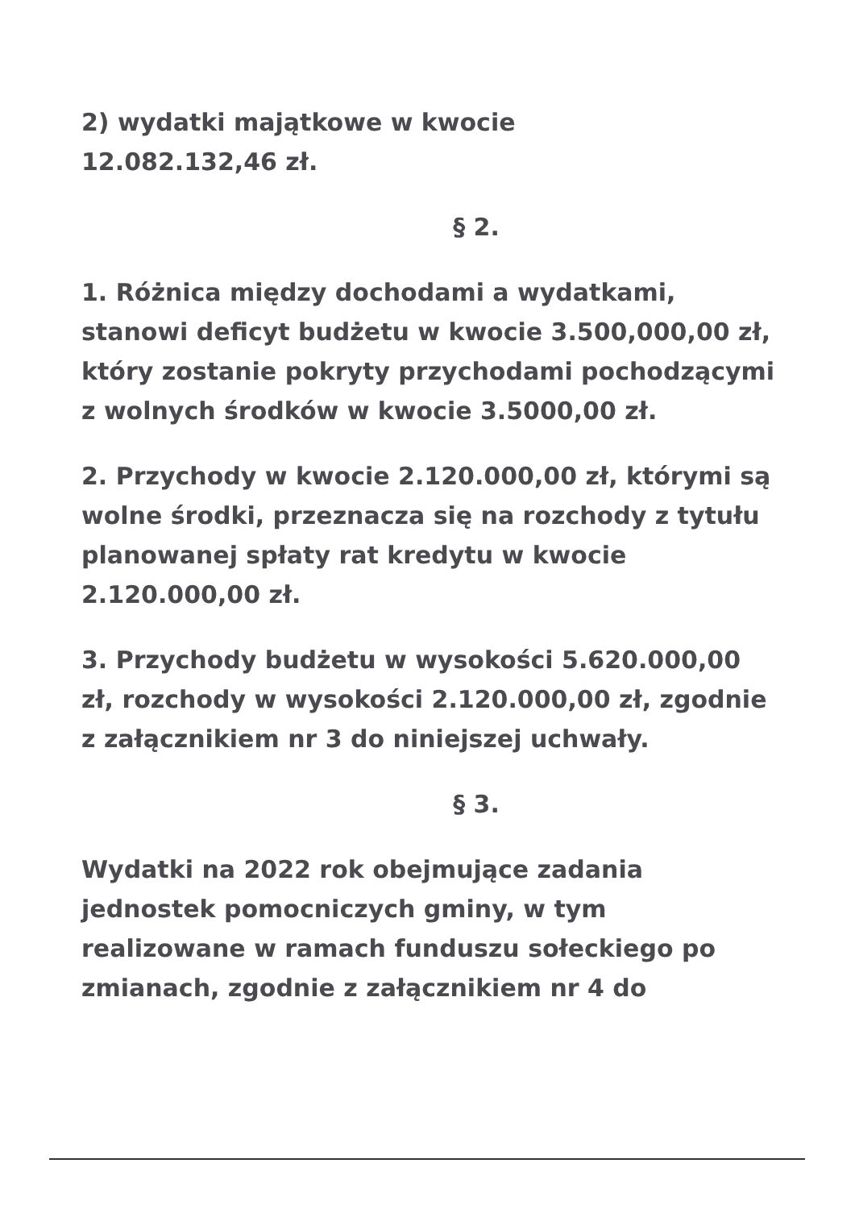2) wydatki majątkowe w kwocie
12.082.132,46 zł.
§ 2.
1. Różnica między dochodami a wydatkami, stanowi deficyt budżetu w kwocie 3.500,000,00 zł, który zostanie pokryty przychodami pochodzącymi z wolnych środków w kwocie 3.5000,00 zł.
2. Przychody w kwocie 2.120.000,00 zł, którymi są wolne środki, przeznacza się na rozchody z tytułu planowanej spłaty rat kredytu w kwocie 2.120.000,00 zł.
3. Przychody budżetu w wysokości 5.620.000,00 zł, rozchody w wysokości 2.120.000,00 zł, zgodnie z załącznikiem nr 3 do niniejszej uchwały.
§ 3.
Wydatki na 2022 rok obejmujące zadania jednostek pomocniczych gminy, w tym realizowane w ramach funduszu sołeckiego po zmianach, zgodnie z załącznikiem nr 4 do